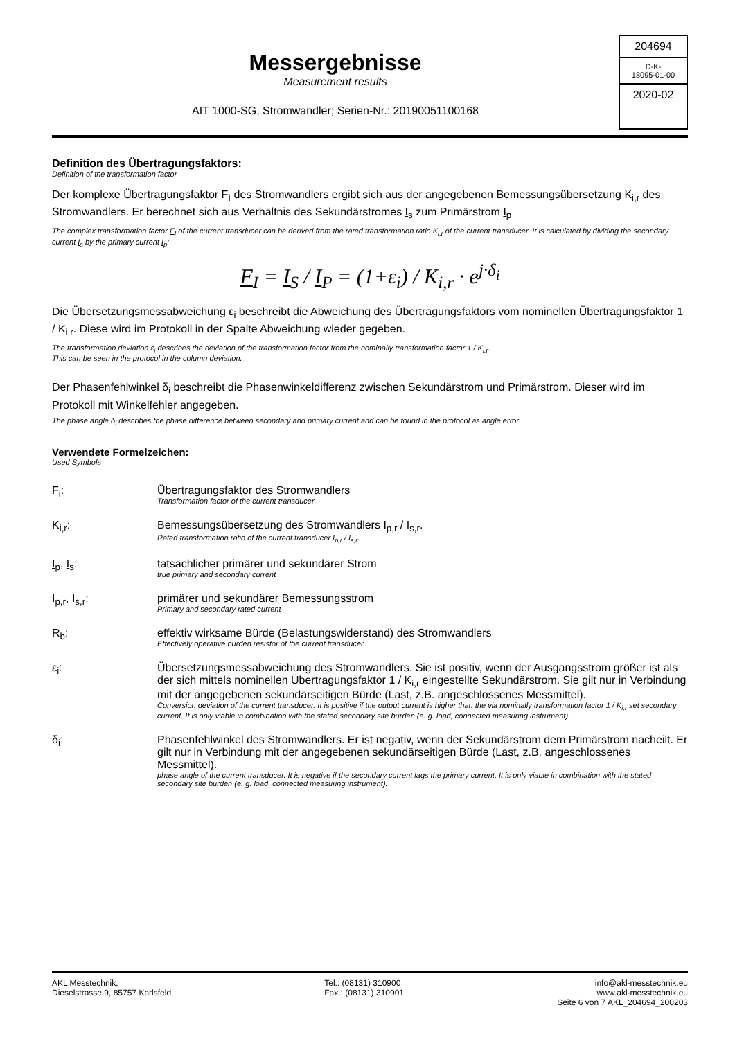Messergebnisse
Measurement results
AIT 1000-SG, Stromwandler; Serien-Nr.: 20190051100168
204694
D-K-
18095-01-00
2020-02
Definition des Übertragungsfaktors:
Definition of the transformation factor
Der komplexe Übertragungsfaktor F<sub>I</sub> des Stromwandlers ergibt sich aus der angegebenen Bemessungsübersetzung K<sub>i,r</sub> des Stromwandlers. Er berechnet sich aus Verhältnis des Sekundärstromes I<sub>s</sub> zum Primärstrom I<sub>p</sub>
The complex transformation factor F<sub>I</sub> of the current transducer can be derived from the rated transformation ratio K<sub>i,r</sub> of the current transducer. It is calculated by dividing the secondary current I<sub>s</sub> by the primary current I<sub>p</sub>:
F<sub>I</sub> = I<sub>S</sub> / I<sub>P</sub> = (1+ε<sub>i</sub>) / K<sub>i,r</sub> · e<sup>j·δ<sub>i</sub></sup>
Die Übersetzungsmessabweichung ε<sub>i</sub> beschreibt die Abweichung des Übertragungsfaktors vom nominellen Übertragungsfaktor 1 / K<sub>i,r</sub>. Diese wird im Protokoll in der Spalte Abweichung wieder gegeben.
The transformation deviation ε<sub>i</sub> describes the deviation of the transformation factor from the nominally transformation factor 1 / K<sub>i,r</sub>.
This can be seen in the protocol in the column deviation.
Der Phasenfehlwinkel δ<sub>i</sub> beschreibt die Phasenwinkeldifferenz zwischen Sekundärstrom und Primärstrom. Dieser wird im Protokoll mit Winkelfehler angegeben.
The phase angle δ<sub>i</sub> describes the phase difference between secondary and primary current and can be found in the protocol as angle error.
Verwendete Formelzeichen:
Used Symbols
F<sub>i</sub>: Übertragungsfaktor des Stromwandlers
Transformation factor of the current transducer
K<sub>i,r</sub>: Bemessungsübersetzung des Stromwandlers I<sub>p,r</sub> / I<sub>s,r</sub>.
Rated transformation ratio of the current transducer I<sub>p,r</sub> / I<sub>s,r</sub>.
I<sub>p</sub>, I<sub>s</sub>: tatsächlicher primärer und sekundärer Strom
true primary and secondary current
I<sub>p,r</sub>, I<sub>s,r</sub>: primärer und sekundärer Bemessungsstrom
Primary and secondary rated current
R<sub>b</sub>: effektiv wirksame Bürde (Belastungswiderstand) des Stromwandlers
Effectively operative burden resistor of the current transducer
ε<sub>i</sub>: Übersetzungsmessabweichung des Stromwandlers. Sie ist positiv, wenn der Ausgangsstrom größer ist als der sich mittels nominellen Übertragungsfaktor 1 / K<sub>i,r</sub> eingestellte Sekundärstrom. Sie gilt nur in Verbindung mit der angegebenen sekundärseitigen Bürde (Last, z.B. angeschlossenes Messmittel).
Conversion deviation of the current transducer. It is positive if the output current is higher than the via nominally transformation factor 1 / K<sub>i,r</sub> set secondary current. It is only viable in combination with the stated secondary site burden (e. g. load, connected measuring instrument).
δ<sub>i</sub>: Phasenfehlwinkel des Stromwandlers. Er ist negativ, wenn der Sekundärstrom dem Primärstrom nacheilt. Er gilt nur in Verbindung mit der angegebenen sekundärseitigen Bürde (Last, z.B. angeschlossenes Messmittel).
phase angle of the current transducer. It is negative if the secondary current lags the primary current. It is only viable in combination with the stated secondary site burden (e. g. load, connected measuring instrument).
AKL Messtechnik,
Dieselstrasse 9, 85757 Karlsfeld
Tel.: (08131) 310900
Fax.: (08131) 310901
info@akl-messtechnik.eu
www.akl-messtechnik.eu
Seite 6 von 7 AKL_204694_200203